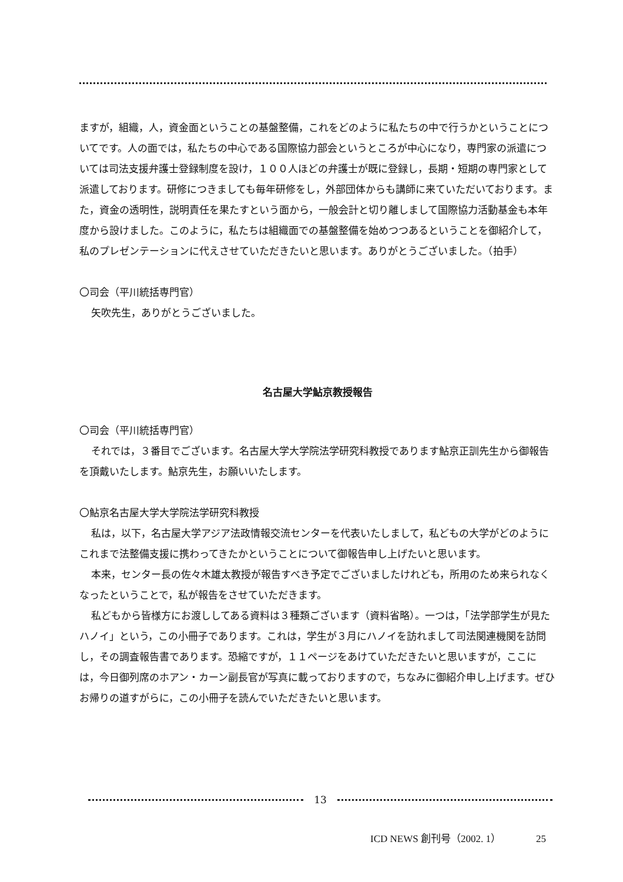ますが，組織，人，資金面ということの基盤整備，これをどのように私たちの中で行うかということについてです。人の面では，私たちの中心である国際協力部会というところが中心になり，専門家の派遣については司法支援弁護士登録制度を設け，１００人ほどの弁護士が既に登録し，長期・短期の専門家として派遣しております。研修につきましても毎年研修をし，外部団体からも講師に来ていただいております。また，資金の透明性，説明責任を果たすという面から，一般会計と切り離しまして国際協力活動基金も本年度から設けました。このように，私たちは組織面での基盤整備を始めつつあるということを御紹介して，私のプレゼンテーションに代えさせていただきたいと思います。ありがとうございました。（拍手）
〇司会（平川統括専門官）
矢吹先生，ありがとうございました。
名古屋大学鮎京教授報告
〇司会（平川統括専門官）
それでは，３番目でございます。名古屋大学大学院法学研究科教授であります鮎京正訓先生から御報告を頂戴いたします。鮎京先生，お願いいたします。
〇鮎京名古屋大学大学院法学研究科教授
私は，以下，名古屋大学アジア法政情報交流センターを代表いたしまして，私どもの大学がどのようにこれまで法整備支援に携わってきたかということについて御報告申し上げたいと思います。
本来，センター長の佐々木雄太教授が報告すべき予定でございましたけれども，所用のため来られなくなったということで，私が報告をさせていただきます。
私どもから皆様方にお渡ししてある資料は３種類ございます（資料省略）。一つは，「法学部学生が見たハノイ」という，この小冊子であります。これは，学生が３月にハノイを訪れまして司法関連機関を訪問し，その調査報告書であります。恐縮ですが，１１ページをあけていただきたいと思いますが，ここには，今日御列席のホアン・カーン副長官が写真に載っておりますので，ちなみに御紹介申し上げます。ぜひお帰りの道すがらに，この小冊子を読んでいただきたいと思います。
13
ICD NEWS 創刊号（2002. 1） 25